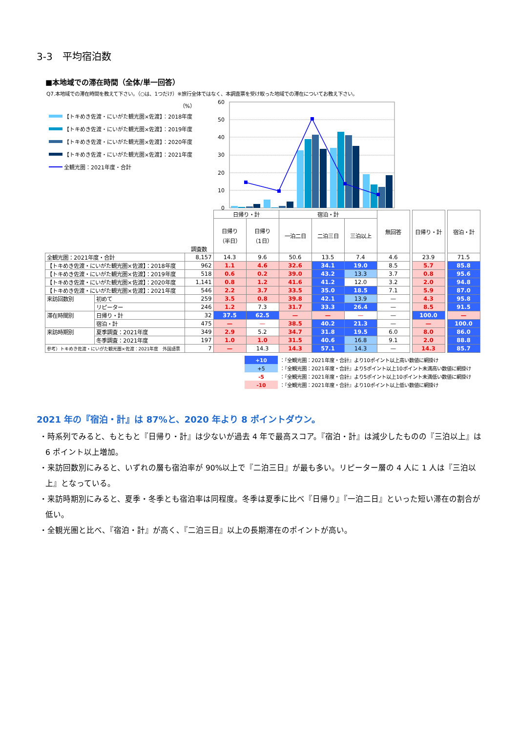3-3　平均宿泊数
■本地域での滞在時間（全体/単一回答）
Q7.本地域での滞在時間を教えて下さい。（○は、1つだけ）※旅行全体ではなく、本調査票を受け取った地域での滞在についてお教え下さい。
（%）
【トキめき佐渡・にいがた観光圏×佐渡】：2018年度
【トキめき佐渡・にいがた観光圏×佐渡】：2019年度
【トキめき佐渡・にいがた観光圏×佐渡】：2020年度
【トキめき佐渡・にいがた観光圏×佐渡】：2021年度
全観光圏：2021年度・合計
60
50
40
30
20
10
0
| | | | 日帰り・計 | | 宿泊・計 | | | 無回答 | | 日帰り・計 | | 宿泊・計 |
| | | 調査数 | 日帰り （半日） | 日帰り （1日） | 一泊二日 | 二泊三日 | 三泊以上 | | | | | |
| 全観光圏：2021年度・合計 | | 8,157 | 14.3 | 9.6 | 50.6 | 13.5 | 7.4 | 4.6 | | 23.9 | | 71.5 |
| 【トキめき佐渡・にいがた観光圏×佐渡】：2018年度 | | 962 | 1.1 | 4.6 | 32.6 | 34.1 | 19.0 | 8.5 | | 5.7 | | 85.8 |
| 【トキめき佐渡・にいがた観光圏×佐渡】：2019年度 | | 518 | 0.6 | 0.2 | 39.0 | 43.2 | 13.3 | 3.7 | | 0.8 | | 95.6 |
| 【トキめき佐渡・にいがた観光圏×佐渡】：2020年度 | | 1,141 | 0.8 | 1.2 | 41.6 | 41.2 | 12.0 | 3.2 | | 2.0 | | 94.8 |
| 【トキめき佐渡・にいがた観光圏×佐渡】：2021年度 | | 546 | 2.2 | 3.7 | 33.5 | 35.0 | 18.5 | 7.1 | | 5.9 | | 87.0 |
| 来訪回数別 | 初めて | 259 | 3.5 | 0.8 | 39.8 | 42.1 | 13.9 | — | | 4.3 | | 95.8 |
| | リピーター | 246 | 1.2 | 7.3 | 31.7 | 33.3 | 26.4 | — | | 8.5 | | 91.5 |
| 滞在時間別 | 日帰り・計 | 32 | 37.5 | 62.5 | — | — | — | — | | 100.0 | | — |
| | 宿泊・計 | 475 | — | — | 38.5 | 40.2 | 21.3 | — | | — | | 100.0 |
| 来訪時期別 | 夏季調査：2021年度 | 349 | 2.9 | 5.2 | 34.7 | 31.8 | 19.5 | 6.0 | | 8.0 | | 86.0 |
| | 冬季調査：2021年度 | 197 | 1.0 | 1.0 | 31.5 | 40.6 | 16.8 | 9.1 | | 2.0 | | 88.8 |
| 参考）トキめき佐渡・にいがた観光圏×佐渡：2021年度 外国語票 | | 7 | — | 14.3 | 14.3 | 57.1 | 14.3 | — | | 14.3 | | 85.7 |
| +10 | ：『全観光圏：2021年度・合計』より10ポイント以上高い数値に網掛け |
| +5 | ：『全観光圏：2021年度・合計』より5ポイント以上10ポイント未満高い数値に網掛け |
| -5 | ：『全観光圏：2021年度・合計』より5ポイント以上10ポイント未満低い数値に網掛け |
| -10 | ：『全観光圏：2021年度・合計』より10ポイント以上低い数値に網掛け |
2021 年の『宿泊・計』は 87%と、2020 年より 8 ポイントダウン。
・時系列でみると、もともと『日帰り・計』は少ないが過去 4 年で最高スコア。『宿泊・計』は減少したものの『三泊以上』は 6 ポイント以上増加。
・来訪回数別にみると、いずれの層も宿泊率が 90%以上で『二泊三日』が最も多い。リピーター層の 4 人に 1 人は『三泊以上』となっている。
・来訪時期別にみると、夏季・冬季とも宿泊率は同程度。冬季は夏季に比べ『日帰り』『一泊二日』といった短い滞在の割合が低い。
・全観光圏と比べ、『宿泊・計』が高く、『二泊三日』以上の長期滞在のポイントが高い。